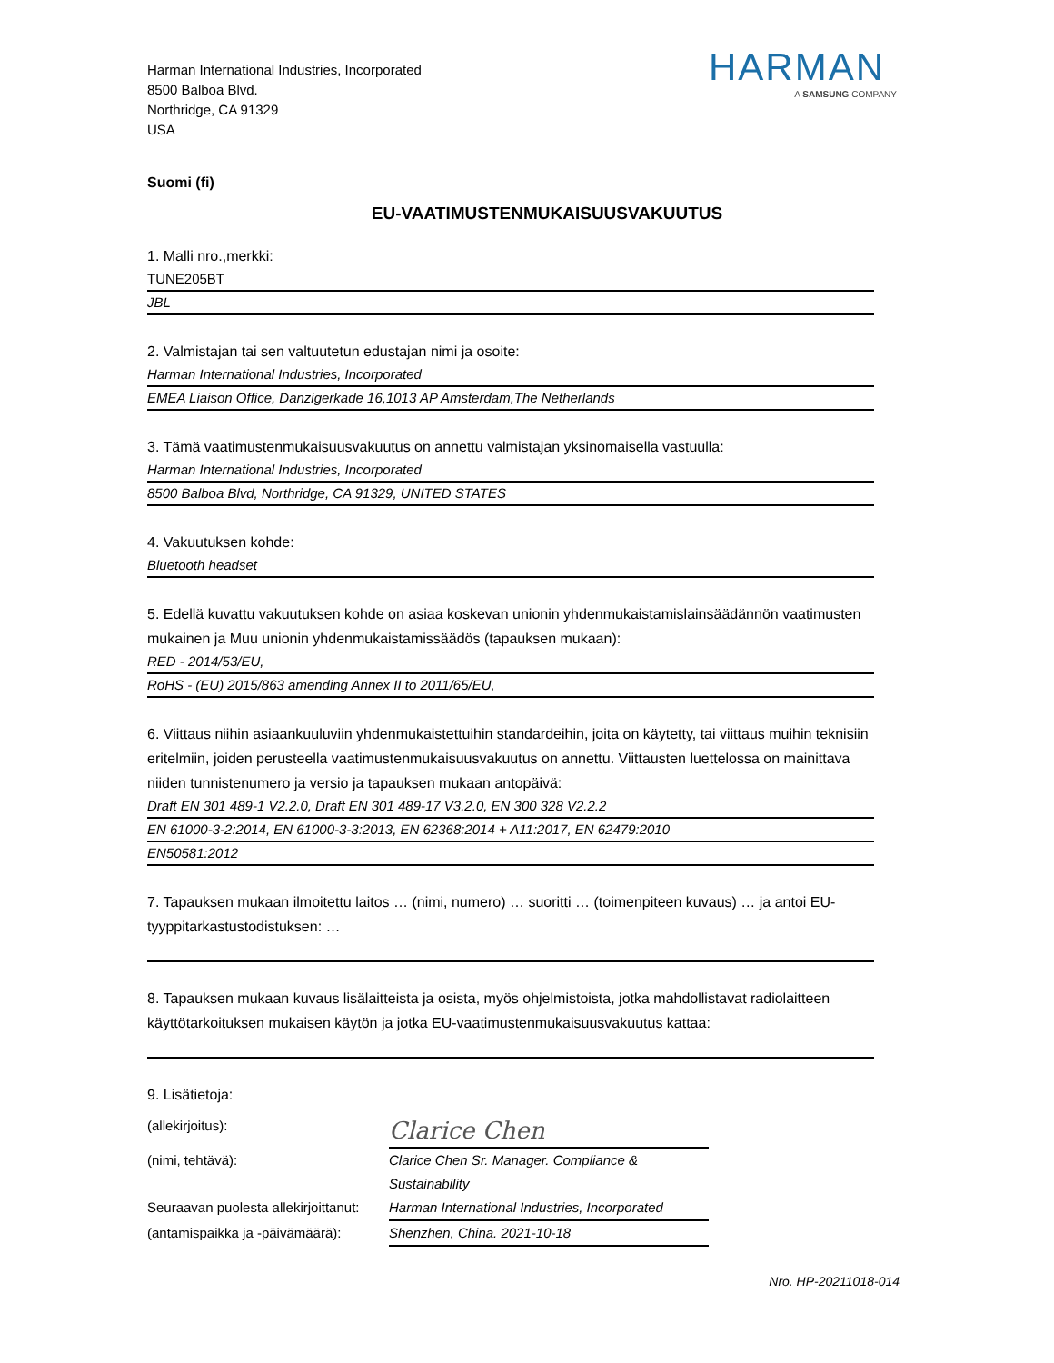Harman International Industries, Incorporated
8500 Balboa Blvd.
Northridge, CA 91329
USA
HARMAN
A SAMSUNG COMPANY
Suomi (fi)
EU-VAATIMUSTENMUKAISUUSVAKUUTUS
1. Malli nro.,merkki:
TUNE205BT
JBL
2. Valmistajan tai sen valtuutetun edustajan nimi ja osoite:
Harman International Industries, Incorporated
EMEA Liaison Office, Danzigerkade 16,1013 AP Amsterdam,The Netherlands
3. Tämä vaatimustenmukaisuusvakuutus on annettu valmistajan yksinomaisella vastuulla:
Harman International Industries, Incorporated
8500 Balboa Blvd, Northridge, CA 91329, UNITED STATES
4. Vakuutuksen kohde:
Bluetooth headset
5. Edellä kuvattu vakuutuksen kohde on asiaa koskevan unionin yhdenmukaistamislainsäädännön vaatimusten mukainen ja Muu unionin yhdenmukaistamissäädös (tapauksen mukaan):
RED - 2014/53/EU,
RoHS - (EU) 2015/863 amending Annex II to 2011/65/EU,
6. Viittaus niihin asiaankuuluviin yhdenmukaistettuihin standardeihin, joita on käytetty, tai viittaus muihin teknisiin eritelmiin, joiden perusteella vaatimustenmukaisuusvakuutus on annettu. Viittausten luettelossa on mainittava niiden tunnistenumero ja versio ja tapauksen mukaan antopäivä:
Draft EN 301 489-1 V2.2.0, Draft EN 301 489-17 V3.2.0, EN 300 328 V2.2.2
EN 61000-3-2:2014, EN 61000-3-3:2013, EN 62368:2014 + A11:2017, EN 62479:2010
EN50581:2012
7. Tapauksen mukaan ilmoitettu laitos … (nimi, numero) … suoritti … (toimenpiteen kuvaus) … ja antoi EU-tyyppitarkastustodistuksen: …
8. Tapauksen mukaan kuvaus lisälaitteista ja osista, myös ohjelmistoista, jotka mahdollistavat radiolaitteen käyttötarkoituksen mukaisen käytön ja jotka EU-vaatimustenmukaisuusvakuutus kattaa:
9. Lisätietoja:
(allekirjoitus):
Clarice Chen
(nimi, tehtävä): Clarice Chen Sr. Manager. Compliance & Sustainability
Seuraavan puolesta allekirjoittanut:
Harman International Industries, Incorporated
(antamispaikka ja -päivämäärä):
Shenzhen, China. 2021-10-18
Nro. HP-20211018-014